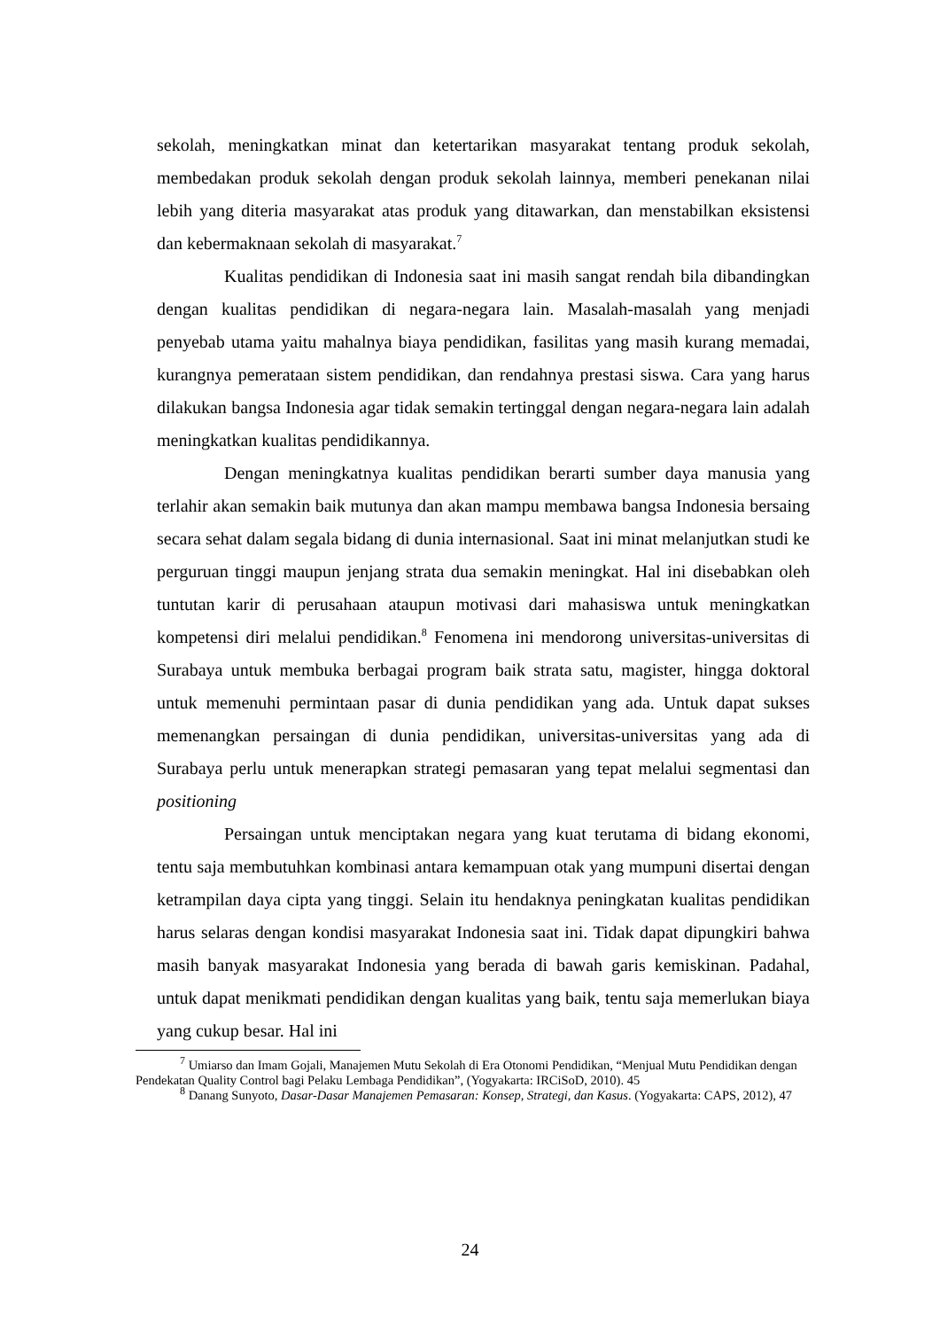sekolah, meningkatkan minat dan ketertarikan masyarakat tentang produk sekolah, membedakan produk sekolah dengan produk sekolah lainnya, memberi penekanan nilai lebih yang diteria masyarakat atas produk yang ditawarkan, dan menstabilkan eksistensi dan kebermaknaan sekolah di masyarakat.<sup>7</sup>
Kualitas pendidikan di Indonesia saat ini masih sangat rendah bila dibandingkan dengan kualitas pendidikan di negara-negara lain. Masalah-masalah yang menjadi penyebab utama yaitu mahalnya biaya pendidikan, fasilitas yang masih kurang memadai, kurangnya pemerataan sistem pendidikan, dan rendahnya prestasi siswa. Cara yang harus dilakukan bangsa Indonesia agar tidak semakin tertinggal dengan negara-negara lain adalah meningkatkan kualitas pendidikannya.
Dengan meningkatnya kualitas pendidikan berarti sumber daya manusia yang terlahir akan semakin baik mutunya dan akan mampu membawa bangsa Indonesia bersaing secara sehat dalam segala bidang di dunia internasional. Saat ini minat melanjutkan studi ke perguruan tinggi maupun jenjang strata dua semakin meningkat. Hal ini disebabkan oleh tuntutan karir di perusahaan ataupun motivasi dari mahasiswa untuk meningkatkan kompetensi diri melalui pendidikan.<sup>8</sup> Fenomena ini mendorong universitas-universitas di Surabaya untuk membuka berbagai program baik strata satu, magister, hingga doktoral untuk memenuhi permintaan pasar di dunia pendidikan yang ada. Untuk dapat sukses memenangkan persaingan di dunia pendidikan, universitas-universitas yang ada di Surabaya perlu untuk menerapkan strategi pemasaran yang tepat melalui segmentasi dan positioning
Persaingan untuk menciptakan negara yang kuat terutama di bidang ekonomi, tentu saja membutuhkan kombinasi antara kemampuan otak yang mumpuni disertai dengan ketrampilan daya cipta yang tinggi. Selain itu hendaknya peningkatan kualitas pendidikan harus selaras dengan kondisi masyarakat Indonesia saat ini. Tidak dapat dipungkiri bahwa masih banyak masyarakat Indonesia yang berada di bawah garis kemiskinan. Padahal, untuk dapat menikmati pendidikan dengan kualitas yang baik, tentu saja memerlukan biaya yang cukup besar. Hal ini
<sup>7</sup> Umiarso dan Imam Gojali, Manajemen Mutu Sekolah di Era Otonomi Pendidikan, “Menjual Mutu Pendidikan dengan Pendekatan Quality Control bagi Pelaku Lembaga Pendidikan”, (Yogyakarta: IRCiSoD, 2010). 45
<sup>8</sup> Danang Sunyoto, Dasar-Dasar Manajemen Pemasaran: Konsep, Strategi, dan Kasus. (Yogyakarta: CAPS, 2012), 47
24